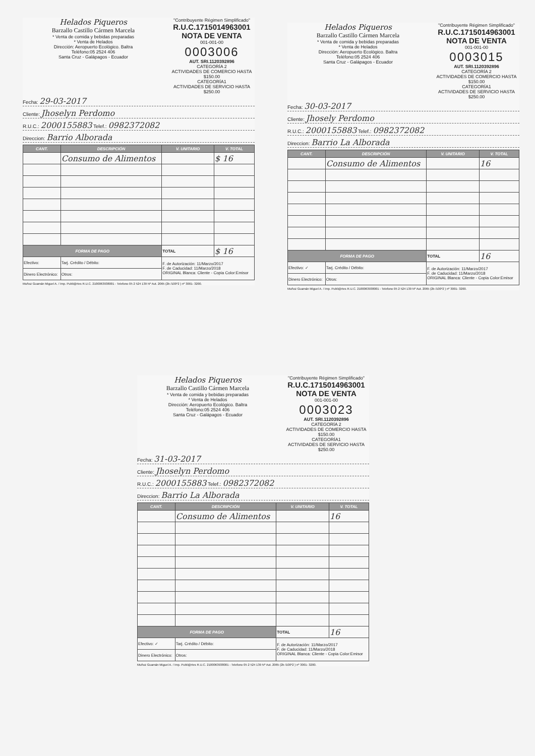Helados Piqueros
Barzallo Castillo Cármen Marcela
* Venta de comida y bebidas preparadas
* Venta de Helados
Dirección: Aeropuerto Ecológico. Baltra
Teléfono:05 2524 406
Santa Cruz - Galápagos - Ecuador
"Contribuyente Régimen Simplificado"
R.U.C.1715014963001
NOTA DE VENTA
001-001-00
0003006
AUT. SRI.1120392896
CATEGORÍA 2
ACTIVIDADES DE COMERCIO HASTA $150.00
CATEGORÍA1
ACTIVIDADES DE SERVICIO HASTA $250.00
Fecha: 29-03-2017
Cliente: Jhoselyn Perdomo
R.U.C.: 2000155883 Telef.: 0982372082
Direccion: Barrio Alborada
| CANT. | DESCRIPCIÓN | V. UNITARIO | V. TOTAL |
| --- | --- | --- | --- |
| | Consumo de Alimentos | | $ 16 |
| FORMA DE PAGO | | TOTAL | $ 16 |
| Efectivo: | Tarj. Crédito / Débito: | F. de Autorización: 11/Marzo/2017 F. de Caducidad: 11/Marzo/2018 ORIGINAL Blanca: Cliente - Copia Color:Emisor | |
| Dinero Electrónico: | Otros: | | |
Muñoz Guamán Miguel A. / Imp. Publi@rtes R.U.C. 2100063938001 - Telefono 05 2 524 139 Nº Aut. 2065 (2b /100*2 ) nº 3001- 3200.
Helados Piqueros
Barzallo Castillo Cármen Marcela
* Venta de comida y bebidas preparadas
* Venta de Helados
Dirección: Aeropuerto Ecológico. Baltra
Teléfono:05 2524 406
Santa Cruz - Galápagos - Ecuador
"Contribuyente Régimen Simplificado"
R.U.C.1715014963001
NOTA DE VENTA
001-001-00
0003015
AUT. SRI.1120392896
CATEGORÍA 2
ACTIVIDADES DE COMERCIO HASTA $150.00
CATEGORÍA1
ACTIVIDADES DE SERVICIO HASTA $250.00
Fecha: 30-03-2017
Cliente: Jhosely Perdomo
R.U.C.: 2000155883 Telef.: 0982372082
Direccion: Barrio La Alborada
| CANT. | DESCRIPCIÓN | V. UNITARIO | V. TOTAL |
| --- | --- | --- | --- |
| | Consumo de Alimentos | | 16 |
| FORMA DE PAGO | | TOTAL | 16 |
| Efectivo: ✓ | Tarj. Crédito / Débito: | F. de Autorización: 11/Marzo/2017 F. de Caducidad: 11/Marzo/2018 ORIGINAL Blanca: Cliente - Copia Color:Emisor | |
| Dinero Electrónico: | Otros: | | |
Muñoz Guamán Miguel A. / Imp. Publi@rtes R.U.C. 2100063938001 - Telefono 05 2 524 139 Nº Aut. 2065 (2b /100*2 ) nº 3001- 3200.
Helados Piqueros
Barzallo Castillo Cármen Marcela
* Venta de comida y bebidas preparadas
* Venta de Helados
Dirección: Aeropuerto Ecológico. Baltra
Teléfono:05 2524 406
Santa Cruz - Galápagos - Ecuador
"Contribuyente Régimen Simplificado"
R.U.C.1715014963001
NOTA DE VENTA
001-001-00
0003023
AUT. SRI.1120392896
CATEGORÍA 2
ACTIVIDADES DE COMERCIO HASTA $150.00
CATEGORÍA1
ACTIVIDADES DE SERVICIO HASTA $250.00
Fecha: 31-03-2017
Cliente: Jhoselyn Perdomo
R.U.C.: 2000155883 Telef.: 0982372082
Direccion: Barrio La Alborada
| CANT. | DESCRIPCIÓN | V. UNITARIO | V. TOTAL |
| --- | --- | --- | --- |
| | Consumo de Alimentos | | 16 |
| FORMA DE PAGO | | TOTAL | 16 |
| Efectivo: ✓ | Tarj. Crédito / Débito: | F. de Autorización: 11/Marzo/2017 F. de Caducidad: 11/Marzo/2018 ORIGINAL Blanca: Cliente - Copia Color:Emisor | |
| Dinero Electrónico: | Otros: | | |
Muñoz Guamán Miguel A. / Imp. Publi@rtes R.U.C. 2100063938001 - Telefono 05 2 524 139 Nº Aut. 2065 (2b /100*2 ) nº 3001- 3200.